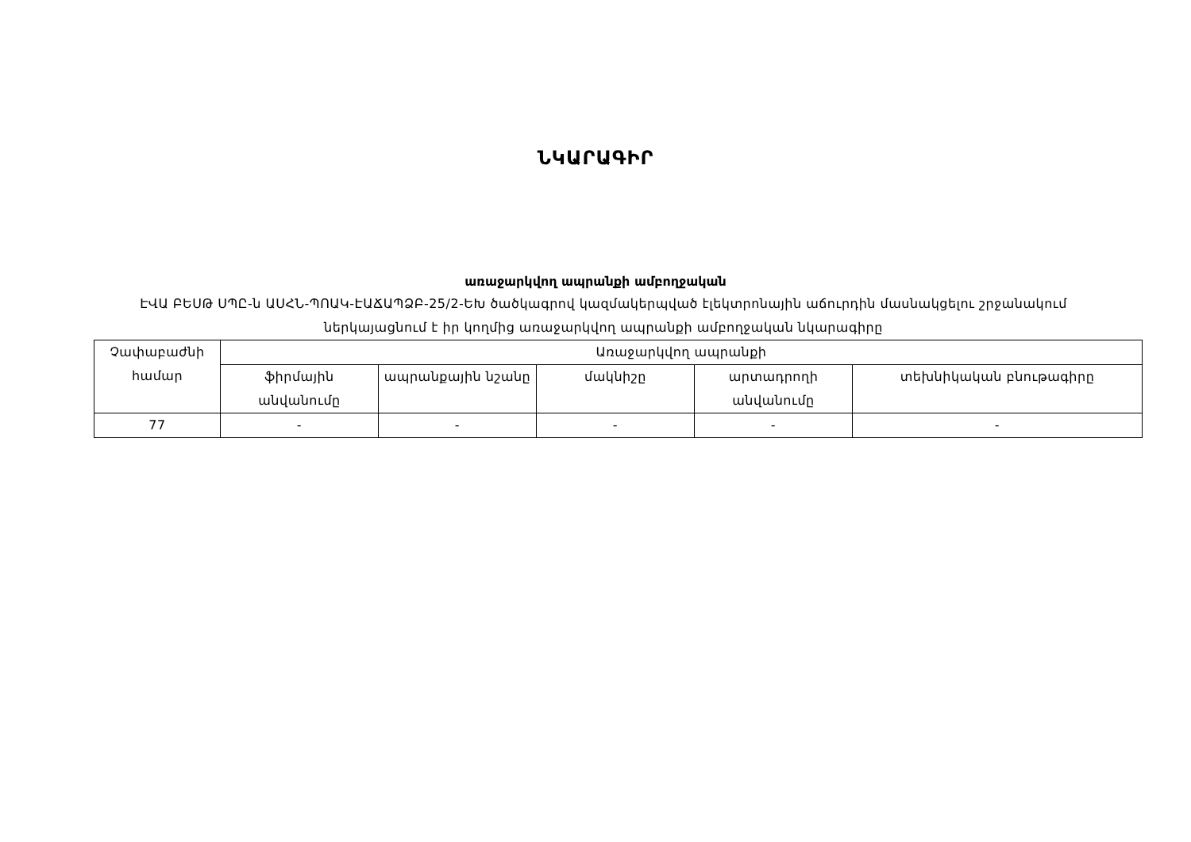ՆԿԱՐԱԳԻՐ
առաջարկվող ապրանքի ամբողջական
ԷՎԱ ԲԵՍԹ ՍՊԸ-ն ԱՍՀՆ-ՊՈԱԿ-ԷԱՃԱՊՁԲ-25/2-ԵԽ ծածկագրով կազմակերպված էլեկտրոնային աճուրդին մասնակցելու շրջանակում ներկայացնում է իր կողմից առաջարկվող ապրանքի ամբողջական նկարագիրը
| Չափաբաժնի համար | Առաջարկվող ապրանքի | | | | |
| --- | --- | --- | --- | --- | --- |
| | ֆիրմային անվանումը | ապրանքային նշանը | մակնիշը | արտադրողի անվանումը | տեխնիկական բնութագիրը |
| 77 | - | - | - | - | - |